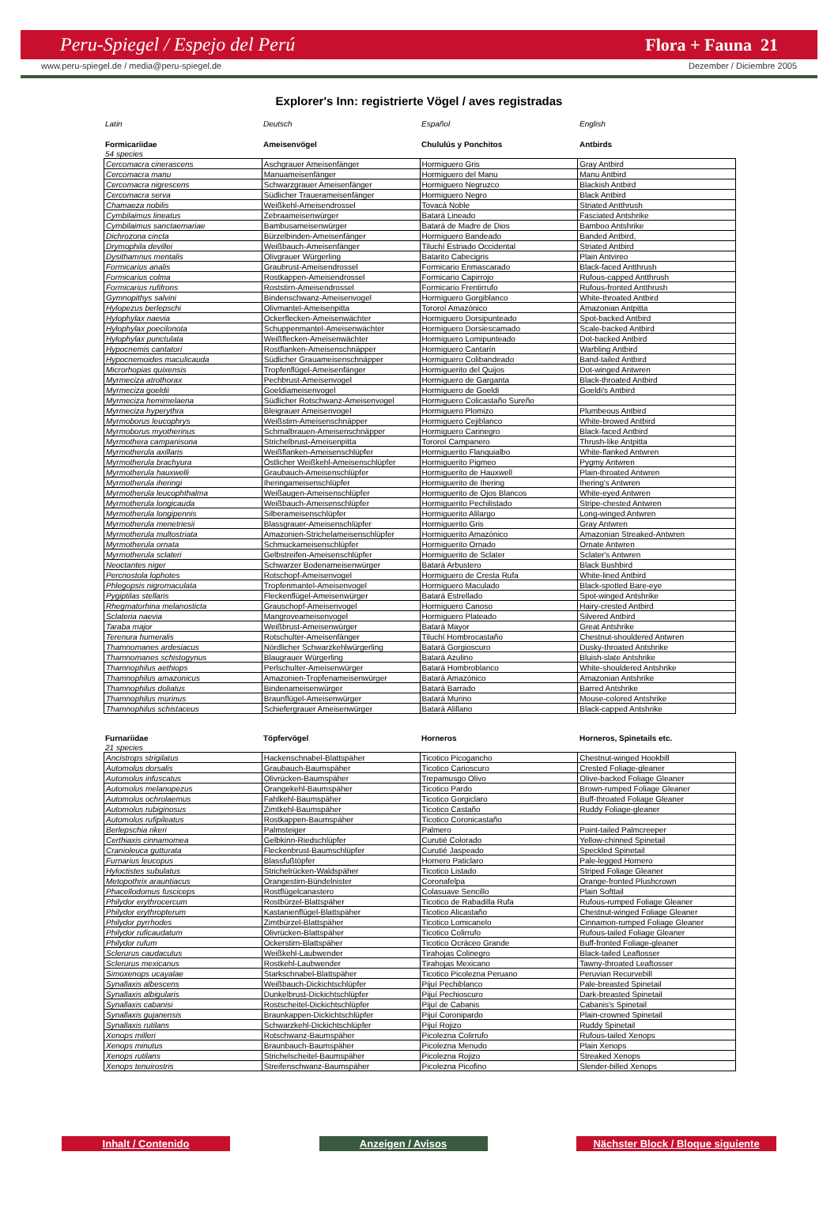Peru-Spiegel / Espejo del Perú Flora + Fauna 21
www.peru-spiegel.de / media@peru-spiegel.de Dezember / Diciembre 2005
Explorer's Inn: registrierte Vögel / aves registradas
| Latin | Deutsch | Español | English |
| Formicariidae | Ameisenvögel | Chululús y Ponchitos | Antbirds |
| 54 species | | | |
| Cercomacra cinerascens | Aschgrauer Ameisenfänger | Hormiguero Gris | Gray Antbird |
| Cercomacra manu | Manuameisenfänger | Hormiguero del Manu | Manu Antbird |
| Cercomacra nigrescens | Schwarzgrauer Ameisenfänger | Hormiguero Negruzco | Blackish Antbird |
| Cercomacra serva | Südlicher Trauerameisenfänger | Hormiguero Negro | Black Antbird |
| Chamaeza nobilis | Weißkehl-Ameisendrossel | Tovacá Noble | Striated Antthrush |
| Cymbilaimus lineatus | Zebraameisenwürger | Batará Lineado | Fasciated Antshrike |
| Cymbilaimus sanctaemariae | Bambusameisenwürger | Batará de Madre de Dios | Bamboo Antshrike |
| Dichrozona cincta | Bürzelbinden-Ameisenfänger | Hormiguero Bandeado | Banded Antbird, |
| Drymophila devillei | Weißbauch-Ameisenfänger | Tiluchí Estriado Occidental | Striated Antbird |
| Dysithamnus mentalis | Olivgrauer Würgerling | Batarito Cabecigris | Plain Antvireo |
| Formicarius analis | Graubrust-Ameisendrossel | Formicario Enmascarado | Black-faced Antthrush |
| Formicarius colma | Rostkappen-Ameisendrossel | Formicario Capirrojo | Rufous-capped Antthrush |
| Formicarius rufifrons | Roststirn-Ameisendrossel | Formicario Frentirrufo | Rufous-fronted Antthrush |
| Gymnopithys salvini | Bindenschwanz-Ameisenvogel | Hormiguero Gorgiblanco | White-throated Antbird |
| Hylopezus berlepschi | Olivmantel-Ameisenpitta | Tororoí Amazónico | Amazonian Antpitta |
| Hylophylax naevia | Ockerflecken-Ameisenwächter | Hormiguero Dorsipunteado | Spot-backed Antbird |
| Hylophylax poecilonota | Schuppenmantel-Ameisenwächter | Hormiguero Dorsiescamado | Scale-backed Antbird |
| Hylophylax punctulata | Weißflecken-Ameisenwächter | Hormiguero Lomipunteado | Dot-backed Antbird |
| Hypocnemis cantatori | Rostflanken-Ameisenschnäpper | Hormiguero Cantarín | Warbling Antbird |
| Hypocnemoides maculicauda | Südlicher Grauameisenschnäpper | Hormiguero Colibandeado | Band-tailed Antbird |
| Microrhopias quixensis | Tropfenflügel-Ameisenfänger | Hormiguerito del Quijos | Dot-winged Antwren |
| Myrmeciza atrothorax | Pechbrust-Ameisenvogel | Hormiguero de Garganta | Black-throated Antbird |
| Myrmeciza goeldii | Goeldiameisenvogel | Hormiguero de Goeldi | Goeldi's Antbird |
| Myrmeciza hemimelaena | Südlicher Rotschwanz-Ameisenvogel | Hormiguero Colicastaño Sureño | |
| Myrmeciza hyperythra | Bleigrauer Ameisenvogel | Hormiguero Plomizo | Plumbeous Antbird |
| Myrmoborus leucophrys | Weißstirn-Ameisenschnäpper | Hormiguero Cejiblanco | White-browed Antbird |
| Myrmoborus myotherinus | Schmalbrauen-Ameisenschnäpper | Hormiguero Carinegro | Black-faced Antbird |
| Myrmothera campanisona | Strichelbrust-Ameisenpitta | Tororoí Campanero | Thrush-like Antpitta |
| Myrmotherula axillaris | Weißflanken-Ameisenschlüpfer | Hormiguerito Flanquialbo | White-flanked Antwren |
| Myrmotherula brachyura | Östlicher Weißkehl-Ameisenschlüpfer | Hormiguerito Pigmeo | Pygmy Antwren |
| Myrmotherula hauxwelli | Graubauch-Ameisenschlüpfer | Hormiguerito de Hauxwell | Plain-throated Antwren |
| Myrmotherula iheringi | Iheringameisenschlüpfer | Hormiguerito de Ihering | Ihering's Antwren |
| Myrmotherula leucophthalma | Weißaugen-Ameisenschlüpfer | Hormiguerito de Ojos Blancos | White-eyed Antwren |
| Myrmotherula longicauda | Weißbauch-Ameisenschlüpfer | Hormiguerito Pechilistado | Stripe-chested Antwren |
| Myrmotherula longipennis | Silberameisenschlüpfer | Hormiguerito Alilargo | Long-winged Antwren |
| Myrmotherula menetriesii | Blassgrauer-Ameisenschlüpfer | Hormiguerito Gris | Gray Antwren |
| Myrmotherula multostriata | Amazonien-Strichelameisenschlüpfer | Hormiguerito Amazónico | Amazonian Streaked-Antwren |
| Myrmotherula ornata | Schmuckameisenschlüpfer | Hormiguerito Ornado | Ornate Antwren |
| Myrmotherula sclateri | Gelbstreifen-Ameisenschlüpfer | Hormiguerito de Sclater | Sclater's Antwren |
| Neoctantes niger | Schwarzer Bodenameisenwürger | Batará Arbustero | Black Bushbird |
| Percnostola lophotes | Rotschopf-Ameisenvogel | Hormiguero de Cresta Rufa | White-lined Antbird |
| Phlegopsis nigromaculata | Tropfenmantel-Ameisenvogel | Hormiguero Maculado | Black-spotted Bare-eye |
| Pygiptilas stellaris | Fleckenflügel-Ameisenwürger | Batará Estrellado | Spot-winged Antshrike |
| Rhegmatorhina melanosticta | Grauschopf-Ameisenvogel | Hormiguero Canoso | Hairy-crested Antbird |
| Sclateria naevia | Mangroveameisenvogel | Hormiguero Plateado | Silvered Antbird |
| Taraba major | Weißbrust-Ameisenwürger | Batará Mayor | Great Antshrike |
| Terenura humeralis | Rotschulter-Ameisenfänger | Tiluchí Hombrocastaño | Chestnut-shouldered Antwren |
| Thamnomanes ardesiacus | Nördlicher Schwarzkehlwürgerling | Batará Gorgioscuro | Dusky-throated Antshrike |
| Thamnomanes schistogynus | Blaugrauer Würgerling | Batará Azulino | Bluish-slate Antshrike |
| Thamnophilus aethiops | Perlschulter-Ameisenwürger | Batará Hombroblanco | White-shouldered Antshrike |
| Thamnophilus amazonicus | Amazonien-Tropfenameisenwürger | Batará Amazónico | Amazonian Antshrike |
| Thamnophilus doliatus | Bindenameisenwürger | Batará Barrado | Barred Antshrike |
| Thamnophilus murinus | Braunflügel-Ameisenwürger | Batará Murino | Mouse-colored Antshrike |
| Thamnophilus schistaceus | Schiefergrauer Ameisenwürger | Batará Alillano | Black-capped Antshrike |
| Furnariidae | Töpfervögel | Horneros | Horneros, Spinetails etc. |
| --- | --- | --- | --- |
| 21 species | | | |
| Ancistrops strigilatus | Hackenschnabel-Blattspäher | Ticotico Picogancho | Chestnut-winged Hookbill |
| Automolus dorsalis | Graubauch-Baumspäher | Ticotico Carioscuro | Crested Foliage-gleaner |
| Automolus infuscatus | Olivrücken-Baumspäher | Trepamusgo Olivo | Olive-backed Foliage Gleaner |
| Automolus melanopezus | Orangekehl-Baumspäher | Ticotico Pardo | Brown-rumped Foliage Gleaner |
| Automolus ochrolaemus | Fahlkehl-Baumspäher | Ticotico Gorgiclaro | Buff-throated Foliage Gleaner |
| Automolus rubiginosus | Zimtkehl-Baumspäher | Ticotico Castaño | Ruddy Foliage-gleaner |
| Automolus rufipileatus | Rostkappen-Baumspäher | Ticotico Coronicastaño | |
| Berlepschia rikeri | Palmsteiger | Palmero | Point-tailed Palmcreeper |
| Certhiaxis cinnamomea | Gelbkinn-Riedschlüpfer | Curutié Colorado | Yellow-chinned Spinetail |
| Cranioleuca gutturata | Fleckenbrust-Baumschlüpfer | Curutié Jaspeado | Speckled Spinetail |
| Furnarius leucopus | Blassfußtöpfer | Hornero Paticlaro | Pale-legged Hornero |
| Hyloctistes subulatus | Strichelrücken-Waldspäher | Ticotico Listado | Striped Foliage Gleaner |
| Metopothrix arauntiacus | Orangestirn-Bündelnister | Coronafelpa | Orange-fronted Plushcrown |
| Phacellodomus fusciceps | Rostflügelcanastero | Colasuave Sencillo | Plain Softtail |
| Philydor erythrocercum | Rostbürzel-Blattspäher | Ticotico de Rabadilla Rufa | Rufous-rumped Foliage Gleaner |
| Philydor erythropterum | Kastanienflügel-Blattspäher | Ticotico Alicastaño | Chestnut-winged Foliage Gleaner |
| Philydor pyrrhodes | Zimtbürzel-Blattspäher | Ticotico Lomicanelo | Cinnamon-rumped Foliage Gleaner |
| Philydor ruficaudatum | Olivrücken-Blattspäher | Ticotico Colirrufo | Rufous-tailed Foliage Gleaner |
| Philydor rufum | Ockerstirn-Blattspäher | Ticotico Ocráceo Grande | Buff-fronted Foliage-gleaner |
| Sclerurus caudacutus | Weißkehl-Laubwender | Tirahojas Colinegro | Black-tailed Leaftosser |
| Sclerurus mexicanus | Rostkehl-Laubwender | Tirahojas Mexicano | Tawny-throated Leaftosser |
| Simoxenops ucayalae | Starkschnabel-Blattspäher | Ticotico Picolezna Peruano | Peruvian Recurvebill |
| Synallaxis albescens | Weißbauch-Dickichtschlüpfer | Pijuí Pechiblanco | Pale-breasted Spinetail |
| Synallaxis albigularis | Dunkelbrust-Dickichtschlüpfer | Pijuí Pechioscuro | Dark-breasted Spinetail |
| Synallaxis cabanisi | Rostscheitel-Dickichtschlüpfer | Pijuí de Cabanis | Cabanis's Spinetail |
| Synallaxis gujanensis | Braunkappen-Dickichtschlüpfer | Pijuí Coronipardo | Plain-crowned Spinetail |
| Synallaxis rutilans | Schwarzkehl-Dickichtschlüpfer | Pijuí Rojizo | Ruddy Spinetail |
| Xenops milleri | Rotschwanz-Baumspäher | Picolezna Colirrufo | Rufous-tailed Xenops |
| Xenops minutus | Braunbauch-Baumspäher | Picolezna Menudo | Plain Xenops |
| Xenops rutilans | Strichelscheitel-Baumspäher | Picolezna Rojizo | Streaked Xenops |
| Xenops tenuirostris | Streifenschwanz-Baumspäher | Picolezna Picofino | Slender-billed Xenops |
Inhalt / Contenido Anzeigen / Avisos Nächster Block / Bloque siguiente